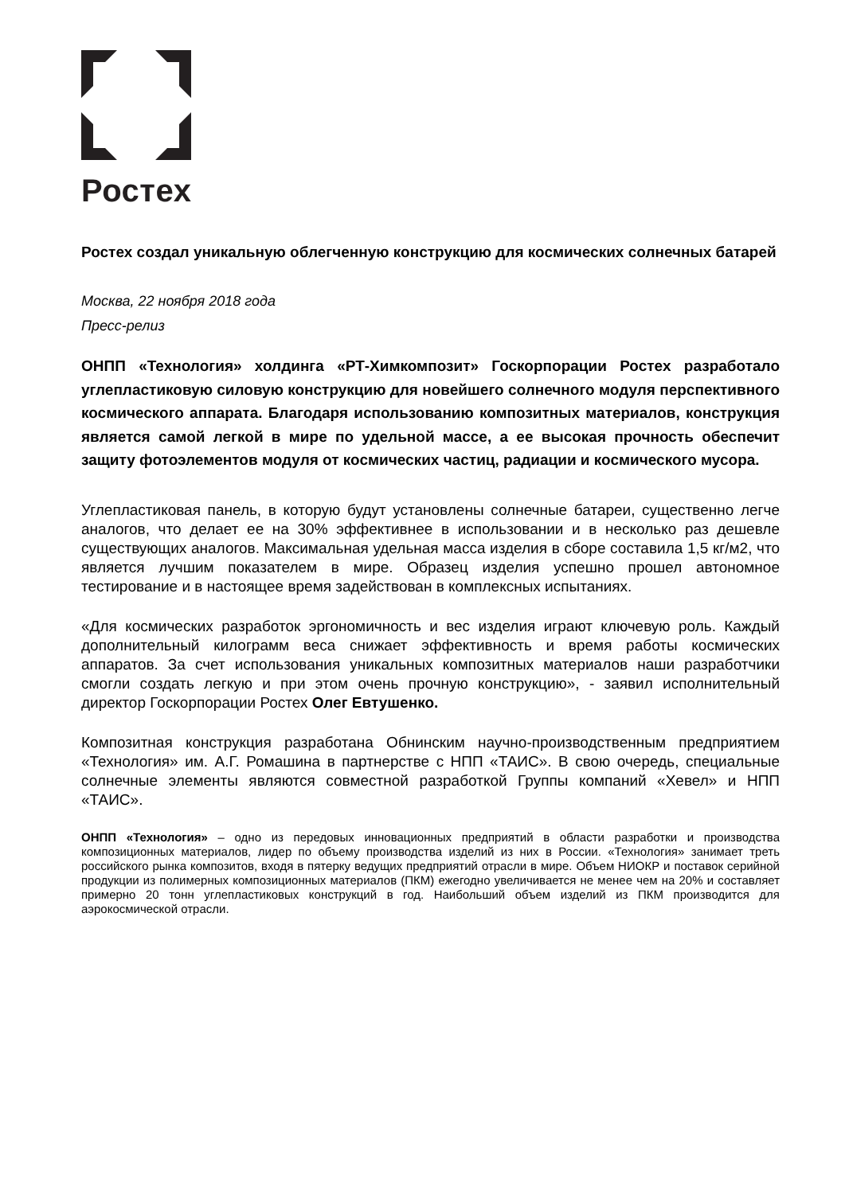Ростех
Ростех создал уникальную облегченную конструкцию для космических солнечных батарей
Москва, 22 ноября 2018 года
Пресс-релиз
ОНПП «Технология» холдинга «РТ-Химкомпозит» Госкорпорации Ростех разработало углепластиковую силовую конструкцию для новейшего солнечного модуля перспективного космического аппарата. Благодаря использованию композитных материалов, конструкция является самой легкой в мире по удельной массе, а ее высокая прочность обеспечит защиту фотоэлементов модуля от космических частиц, радиации и космического мусора.
Углепластиковая панель, в которую будут установлены солнечные батареи, существенно легче аналогов, что делает ее на 30% эффективнее в использовании и в несколько раз дешевле существующих аналогов. Максимальная удельная масса изделия в сборе составила 1,5 кг/м2, что является лучшим показателем в мире. Образец изделия успешно прошел автономное тестирование и в настоящее время задействован в комплексных испытаниях.
«Для космических разработок эргономичность и вес изделия играют ключевую роль. Каждый дополнительный килограмм веса снижает эффективность и время работы космических аппаратов. За счет использования уникальных композитных материалов наши разработчики смогли создать легкую и при этом очень прочную конструкцию», - заявил исполнительный директор Госкорпорации Ростех Олег Евтушенко.
Композитная конструкция разработана Обнинским научно-производственным предприятием «Технология» им. А.Г. Ромашина в партнерстве с НПП «ТАИС». В свою очередь, специальные солнечные элементы являются совместной разработкой Группы компаний «Хевел» и НПП «ТАИС».
ОНПП «Технология» – одно из передовых инновационных предприятий в области разработки и производства композиционных материалов, лидер по объему производства изделий из них в России. «Технология» занимает треть российского рынка композитов, входя в пятерку ведущих предприятий отрасли в мире. Объем НИОКР и поставок серийной продукции из полимерных композиционных материалов (ПКМ) ежегодно увеличивается не менее чем на 20% и составляет примерно 20 тонн углепластиковых конструкций в год. Наибольший объем изделий из ПКМ производится для аэрокосмической отрасли.